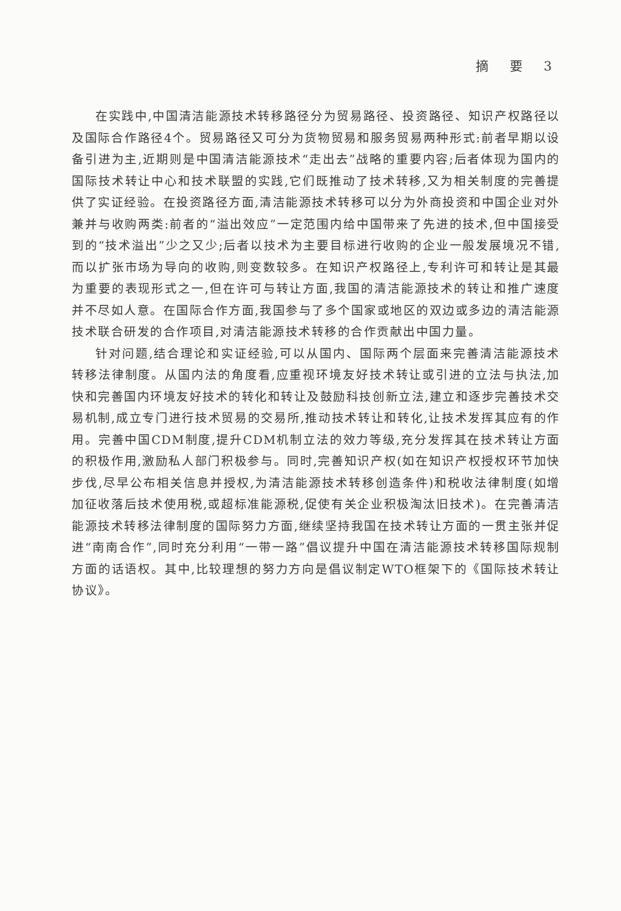摘 要 3
在实践中,中国清洁能源技术转移路径分为贸易路径、投资路径、知识产权路径以及国际合作路径4个。贸易路径又可分为货物贸易和服务贸易两种形式:前者早期以设备引进为主,近期则是中国清洁能源技术“走出去”战略的重要内容;后者体现为国内的国际技术转让中心和技术联盟的实践,它们既推动了技术转移,又为相关制度的完善提供了实证经验。在投资路径方面,清洁能源技术转移可以分为外商投资和中国企业对外兼并与收购两类:前者的“溢出效应”一定范围内给中国带来了先进的技术,但中国接受到的“技术溢出”少之又少;后者以技术为主要目标进行收购的企业一般发展境况不错,而以扩张市场为导向的收购,则变数较多。在知识产权路径上,专利许可和转让是其最为重要的表现形式之一,但在许可与转让方面,我国的清洁能源技术的转让和推广速度并不尽如人意。在国际合作方面,我国参与了多个国家或地区的双边或多边的清洁能源技术联合研发的合作项目,对清洁能源技术转移的合作贡献出中国力量。
针对问题,结合理论和实证经验,可以从国内、国际两个层面来完善清洁能源技术转移法律制度。从国内法的角度看,应重视环境友好技术转让或引进的立法与执法,加快和完善国内环境友好技术的转化和转让及鼓励科技创新立法,建立和逐步完善技术交易机制,成立专门进行技术贸易的交易所,推动技术转让和转化,让技术发挥其应有的作用。完善中国CDM制度,提升CDM机制立法的效力等级,充分发挥其在技术转让方面的积极作用,激励私人部门积极参与。同时,完善知识产权(如在知识产权授权环节加快步伐,尽早公布相关信息并授权,为清洁能源技术转移创造条件)和税收法律制度(如增加征收落后技术使用税,或超标准能源税,促使有关企业积极淘汰旧技术)。在完善清洁能源技术转移法律制度的国际努力方面,继续坚持我国在技术转让方面的一贯主张并促进“南南合作”,同时充分利用“一带一路”倡议提升中国在清洁能源技术转移国际规制方面的话语权。其中,比较理想的努力方向是倡议制定WTO框架下的《国际技术转让协议》。